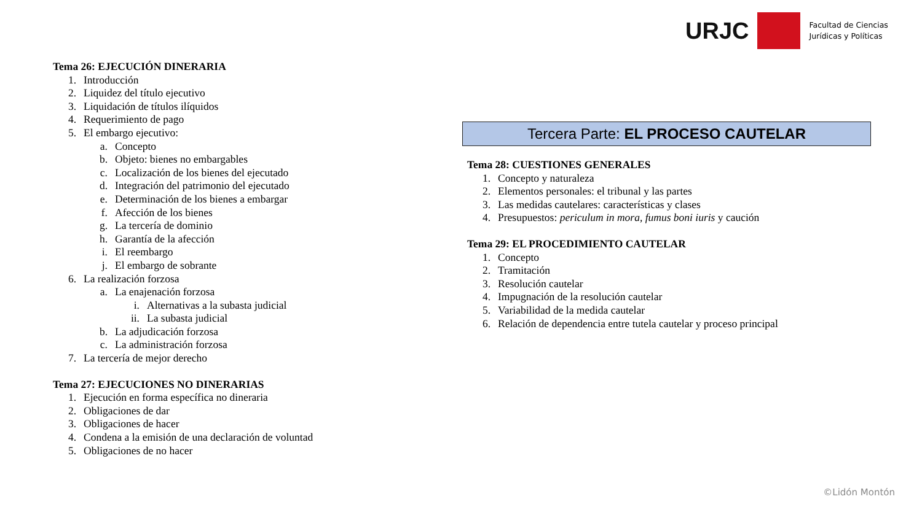URJC
Facultad de Ciencias
Jurídicas y Políticas
Tema 26: EJECUCIÓN DINERARIA
1. Introducción
2. Liquidez del título ejecutivo
3. Liquidación de títulos ilíquidos
4. Requerimiento de pago
5. El embargo ejecutivo:
a. Concepto
b. Objeto: bienes no embargables
c. Localización de los bienes del ejecutado
d. Integración del patrimonio del ejecutado
e. Determinación de los bienes a embargar
f. Afección de los bienes
g. La tercería de dominio
h. Garantía de la afección
i. El reembargo
j. El embargo de sobrante
6. La realización forzosa
a. La enajenación forzosa
i. Alternativas a la subasta judicial
ii. La subasta judicial
b. La adjudicación forzosa
c. La administración forzosa
7. La tercería de mejor derecho
Tema 27: EJECUCIONES NO DINERARIAS
1. Ejecución en forma específica no dineraria
2. Obligaciones de dar
3. Obligaciones de hacer
4. Condena a la emisión de una declaración de voluntad
5. Obligaciones de no hacer
Tercera Parte: EL PROCESO CAUTELAR
Tema 28: CUESTIONES GENERALES
1. Concepto y naturaleza
2. Elementos personales: el tribunal y las partes
3. Las medidas cautelares: características y clases
4. Presupuestos: periculum in mora, fumus boni iuris y caución
Tema 29: EL PROCEDIMIENTO CAUTELAR
1. Concepto
2. Tramitación
3. Resolución cautelar
4. Impugnación de la resolución cautelar
5. Variabilidad de la medida cautelar
6. Relación de dependencia entre tutela cautelar y proceso principal
©Lidón Montón